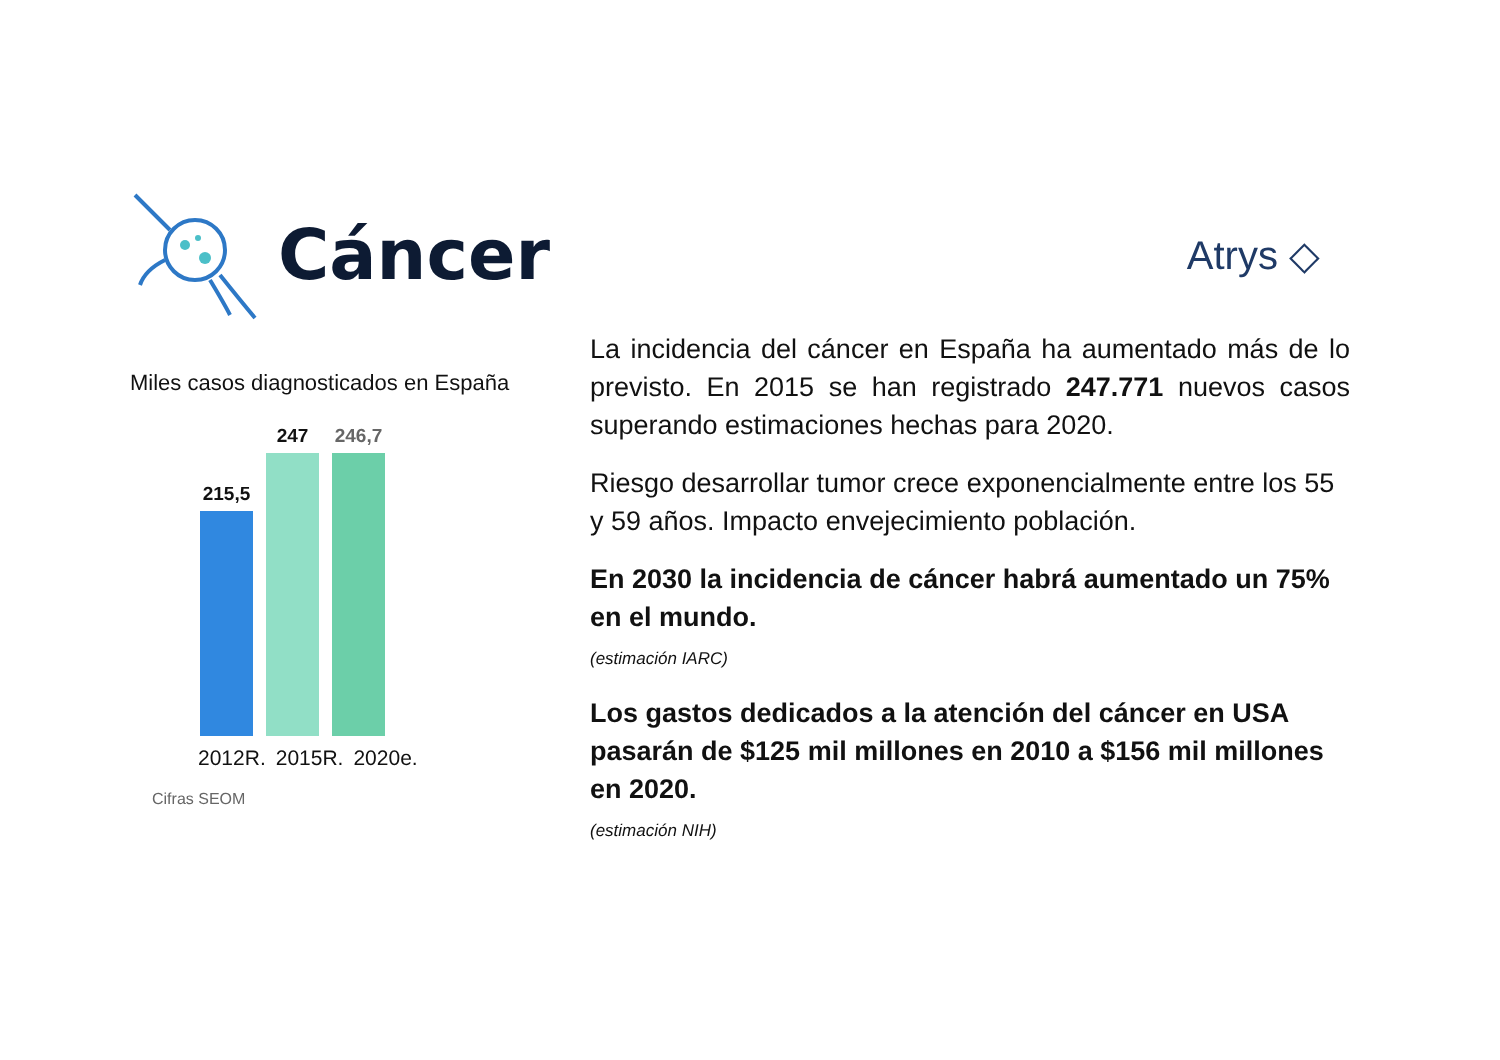Cáncer
Atrys ◇
Miles casos diagnosticados en España
215,5
247
246,7
2012R. 2015R. 2020e.
Cifras SEOM
La incidencia del cáncer en España ha aumentado más de lo previsto. En 2015 se han registrado 247.771 nuevos casos superando estimaciones hechas para 2020.
Riesgo desarrollar tumor crece exponencialmente entre los 55 y 59 años. Impacto envejecimiento población.
En 2030 la incidencia de cáncer habrá aumentado un 75% en el mundo.
(estimación IARC)
Los gastos dedicados a la atención del cáncer en USA pasarán de $125 mil millones en 2010 a $156 mil millones en 2020.
(estimación NIH)